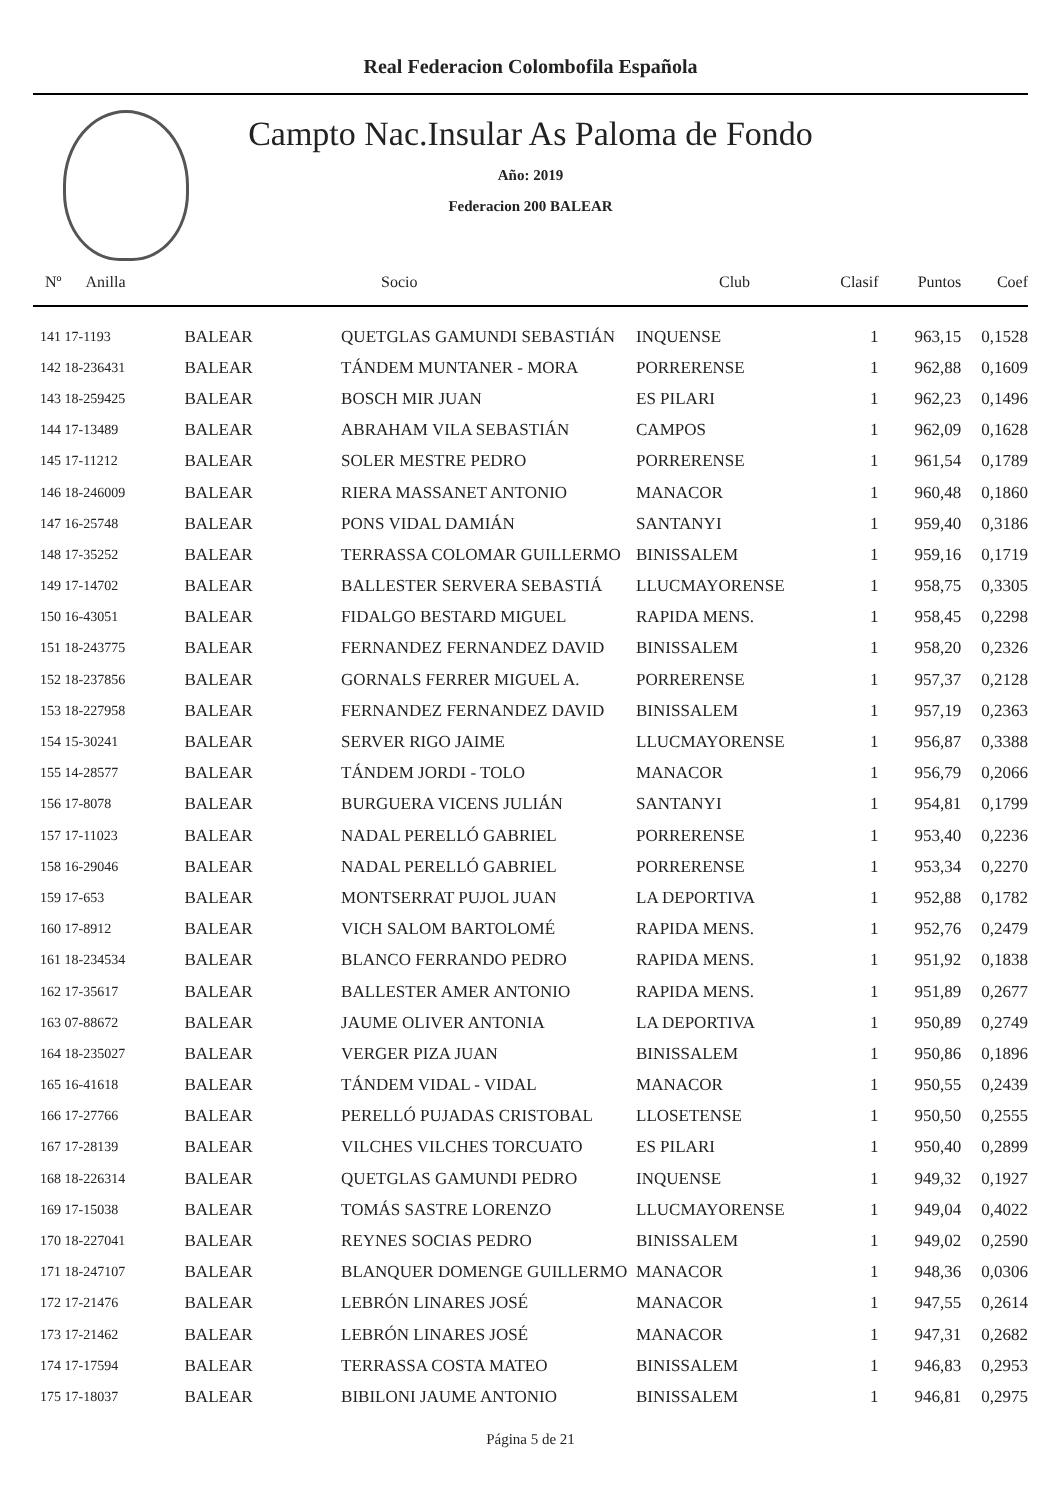Real Federacion Colombofila Española
Campto Nac.Insular As Paloma de Fondo
Año: 2019
Federacion 200 BALEAR
| Nº Anilla | | Socio | Club | Clasif | Puntos | Coef |
| --- | --- | --- | --- | --- | --- | --- |
| 141 17-1193 | BALEAR | QUETGLAS GAMUNDI SEBASTIÁN | INQUENSE | 1 | 963,15 | 0,1528 |
| 142 18-236431 | BALEAR | TÁNDEM MUNTANER - MORA | PORRERENSE | 1 | 962,88 | 0,1609 |
| 143 18-259425 | BALEAR | BOSCH MIR JUAN | ES PILARI | 1 | 962,23 | 0,1496 |
| 144 17-13489 | BALEAR | ABRAHAM VILA SEBASTIÁN | CAMPOS | 1 | 962,09 | 0,1628 |
| 145 17-11212 | BALEAR | SOLER MESTRE PEDRO | PORRERENSE | 1 | 961,54 | 0,1789 |
| 146 18-246009 | BALEAR | RIERA MASSANET ANTONIO | MANACOR | 1 | 960,48 | 0,1860 |
| 147 16-25748 | BALEAR | PONS VIDAL DAMIÁN | SANTANYI | 1 | 959,40 | 0,3186 |
| 148 17-35252 | BALEAR | TERRASSA COLOMAR GUILLERMO | BINISSALEM | 1 | 959,16 | 0,1719 |
| 149 17-14702 | BALEAR | BALLESTER SERVERA SEBASTIÁ | LLUCMAYORENSE | 1 | 958,75 | 0,3305 |
| 150 16-43051 | BALEAR | FIDALGO BESTARD MIGUEL | RAPIDA MENS. | 1 | 958,45 | 0,2298 |
| 151 18-243775 | BALEAR | FERNANDEZ FERNANDEZ DAVID | BINISSALEM | 1 | 958,20 | 0,2326 |
| 152 18-237856 | BALEAR | GORNALS FERRER MIGUEL A. | PORRERENSE | 1 | 957,37 | 0,2128 |
| 153 18-227958 | BALEAR | FERNANDEZ FERNANDEZ DAVID | BINISSALEM | 1 | 957,19 | 0,2363 |
| 154 15-30241 | BALEAR | SERVER RIGO JAIME | LLUCMAYORENSE | 1 | 956,87 | 0,3388 |
| 155 14-28577 | BALEAR | TÁNDEM JORDI - TOLO | MANACOR | 1 | 956,79 | 0,2066 |
| 156 17-8078 | BALEAR | BURGUERA VICENS JULIÁN | SANTANYI | 1 | 954,81 | 0,1799 |
| 157 17-11023 | BALEAR | NADAL PERELLÓ GABRIEL | PORRERENSE | 1 | 953,40 | 0,2236 |
| 158 16-29046 | BALEAR | NADAL PERELLÓ GABRIEL | PORRERENSE | 1 | 953,34 | 0,2270 |
| 159 17-653 | BALEAR | MONTSERRAT PUJOL JUAN | LA DEPORTIVA | 1 | 952,88 | 0,1782 |
| 160 17-8912 | BALEAR | VICH SALOM BARTOLOMÉ | RAPIDA MENS. | 1 | 952,76 | 0,2479 |
| 161 18-234534 | BALEAR | BLANCO FERRANDO PEDRO | RAPIDA MENS. | 1 | 951,92 | 0,1838 |
| 162 17-35617 | BALEAR | BALLESTER AMER ANTONIO | RAPIDA MENS. | 1 | 951,89 | 0,2677 |
| 163 07-88672 | BALEAR | JAUME OLIVER ANTONIA | LA DEPORTIVA | 1 | 950,89 | 0,2749 |
| 164 18-235027 | BALEAR | VERGER PIZA JUAN | BINISSALEM | 1 | 950,86 | 0,1896 |
| 165 16-41618 | BALEAR | TÁNDEM VIDAL - VIDAL | MANACOR | 1 | 950,55 | 0,2439 |
| 166 17-27766 | BALEAR | PERELLÓ PUJADAS CRISTOBAL | LLOSETENSE | 1 | 950,50 | 0,2555 |
| 167 17-28139 | BALEAR | VILCHES VILCHES TORCUATO | ES PILARI | 1 | 950,40 | 0,2899 |
| 168 18-226314 | BALEAR | QUETGLAS GAMUNDI PEDRO | INQUENSE | 1 | 949,32 | 0,1927 |
| 169 17-15038 | BALEAR | TOMÁS SASTRE LORENZO | LLUCMAYORENSE | 1 | 949,04 | 0,4022 |
| 170 18-227041 | BALEAR | REYNES SOCIAS PEDRO | BINISSALEM | 1 | 949,02 | 0,2590 |
| 171 18-247107 | BALEAR | BLANQUER DOMENGE GUILLERMO | MANACOR | 1 | 948,36 | 0,0306 |
| 172 17-21476 | BALEAR | LEBRÓN LINARES JOSÉ | MANACOR | 1 | 947,55 | 0,2614 |
| 173 17-21462 | BALEAR | LEBRÓN LINARES JOSÉ | MANACOR | 1 | 947,31 | 0,2682 |
| 174 17-17594 | BALEAR | TERRASSA COSTA MATEO | BINISSALEM | 1 | 946,83 | 0,2953 |
| 175 17-18037 | BALEAR | BIBILONI JAUME ANTONIO | BINISSALEM | 1 | 946,81 | 0,2975 |
Página 5 de 21